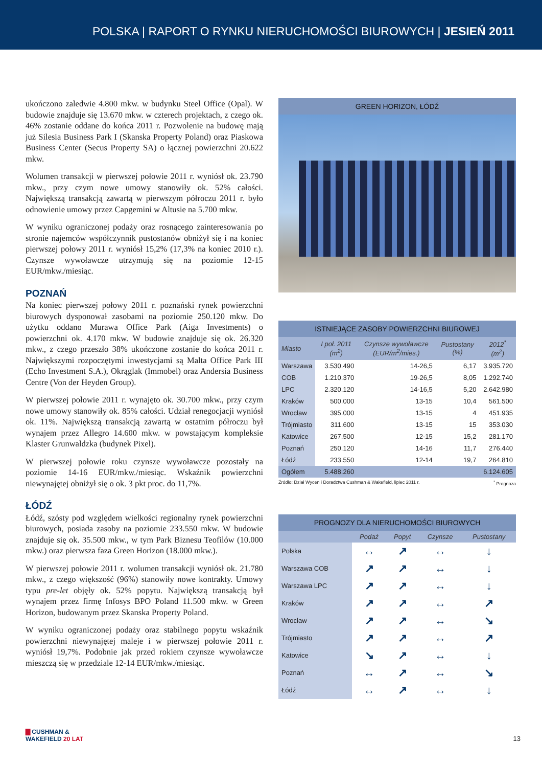POLSKA | RAPORT O RYNKU NIERUCHOMOŚCI BIUROWYCH | JESIEŃ 2011
ukończono zaledwie 4.800 mkw. w budynku Steel Office (Opal). W budowie znajduje się 13.670 mkw. w czterech projektach, z czego ok. 46% zostanie oddane do końca 2011 r. Pozwolenie na budowę mają już Silesia Business Park I (Skanska Property Poland) oraz Piaskowa Business Center (Secus Property SA) o łącznej powierzchni 20.622 mkw.
Wolumen transakcji w pierwszej połowie 2011 r. wyniósł ok. 23.790 mkw., przy czym nowe umowy stanowiły ok. 52% całości. Największą transakcją zawartą w pierwszym półroczu 2011 r. było odnowienie umowy przez Capgemini w Altusie na 5.700 mkw.
W wyniku ograniczonej podaży oraz rosnącego zainteresowania po stronie najemców współczynnik pustostanów obniżył się i na koniec pierwszej połowy 2011 r. wyniósł 15,2% (17,3% na koniec 2010 r.). Czynsze wywoławcze utrzymują się na poziomie 12-15 EUR/mkw./miesiąc.
POZNAŃ
Na koniec pierwszej połowy 2011 r. poznański rynek powierzchni biurowych dysponował zasobami na poziomie 250.120 mkw. Do użytku oddano Murawa Office Park (Aiga Investments) o powierzchni ok. 4.170 mkw. W budowie znajduje się ok. 26.320 mkw., z czego przeszło 38% ukończone zostanie do końca 2011 r. Największymi rozpoczętymi inwestycjami są Malta Office Park III (Echo Investment S.A.), Okrąglak (Immobel) oraz Andersia Business Centre (Von der Heyden Group).
W pierwszej połowie 2011 r. wynajęto ok. 30.700 mkw., przy czym nowe umowy stanowiły ok. 85% całości. Udział renegocjacji wyniósł ok. 11%. Największą transakcją zawartą w ostatnim półroczu był wynajem przez Allegro 14.600 mkw. w powstającym kompleksie Klaster Grunwaldzka (budynek Pixel).
W pierwszej połowie roku czynsze wywoławcze pozostały na poziomie 14-16 EUR/mkw./miesiąc. Wskaźnik powierzchni niewynajętej obniżył się o ok. 3 pkt proc. do 11,7%.
ŁÓDŹ
Łódź, szósty pod względem wielkości regionalny rynek powierzchni biurowych, posiada zasoby na poziomie 233.550 mkw. W budowie znajduje się ok. 35.500 mkw., w tym Park Biznesu Teofilów (10.000 mkw.) oraz pierwsza faza Green Horizon (18.000 mkw.).
W pierwszej połowie 2011 r. wolumen transakcji wyniósł ok. 21.780 mkw., z czego większość (96%) stanowiły nowe kontrakty. Umowy typu pre-let objęły ok. 52% popytu. Największą transakcją był wynajem przez firmę Infosys BPO Poland 11.500 mkw. w Green Horizon, budowanym przez Skanska Property Poland.
W wyniku ograniczonej podaży oraz stabilnego popytu wskaźnik powierzchni niewynajętej maleje i w pierwszej połowie 2011 r. wyniósł 19,7%. Podobnie jak przed rokiem czynsze wywoławcze mieszczą się w przedziale 12-14 EUR/mkw./miesiąc.
GREEN HORIZON, ŁÓDŹ
ISTNIEJĄCE ZASOBY POWIERZCHNI BIUROWEJ
| Miasto | I poł. 2011 (m<sup>2</sup>) | Czynsze wywoławcze (EUR/m<sup>2</sup>/mies.) | Pustostany (%) | 2012<sup>*</sup> (m<sup>2</sup>) |
| --- | --- | --- | --- | --- |
| Warszawa | 3.530.490 | 14-26,5 | 6,17 | 3.935.720 |
| COB | 1.210.370 | 19-26,5 | 8,05 | 1.292.740 |
| LPC | 2.320.120 | 14-16,5 | 5,20 | 2.642.980 |
| Kraków | 500.000 | 13-15 | 10,4 | 561.500 |
| Wrocław | 395.000 | 13-15 | 4 | 451.935 |
| Trójmiasto | 311.600 | 13-15 | 15 | 353.030 |
| Katowice | 267.500 | 12-15 | 15,2 | 281.170 |
| Poznań | 250.120 | 14-16 | 11,7 | 276.440 |
| Łódź | 233.550 | 12-14 | 19,7 | 264.810 |
| Ogółem | 5.488.260 | | | 6.124.605 |
Źródło: Dział Wycen i Doradztwa Cushman & Wakefield, lipiec 2011 r.<sup>*</sup> Prognoza
PROGNOZY DLA NIERUCHOMOŚCI BIUROWYCH
| | Podaż | Popyt | Czynsze | Pustostany |
| --- | --- | --- | --- | --- |
| Polska | ↔ | ↗ | ↔ | ↓ |
| Warszawa COB | ↗ | ↗ | ↔ | ↓ |
| Warszawa LPC | ↗ | ↗ | ↔ | ↓ |
| Kraków | ↗ | ↗ | ↔ | ↗ |
| Wrocław | ↗ | ↗ | ↔ | ↘ |
| Trójmiasto | ↗ | ↗ | ↔ | ↗ |
| Katowice | ↘ | ↗ | ↔ | ↓ |
| Poznań | ↔ | ↗ | ↔ | ↘ |
| Łódź | ↔ | ↗ | ↔ | ↓ |
▇ CUSHMAN &
WAKEFIELD 20 LAT
13